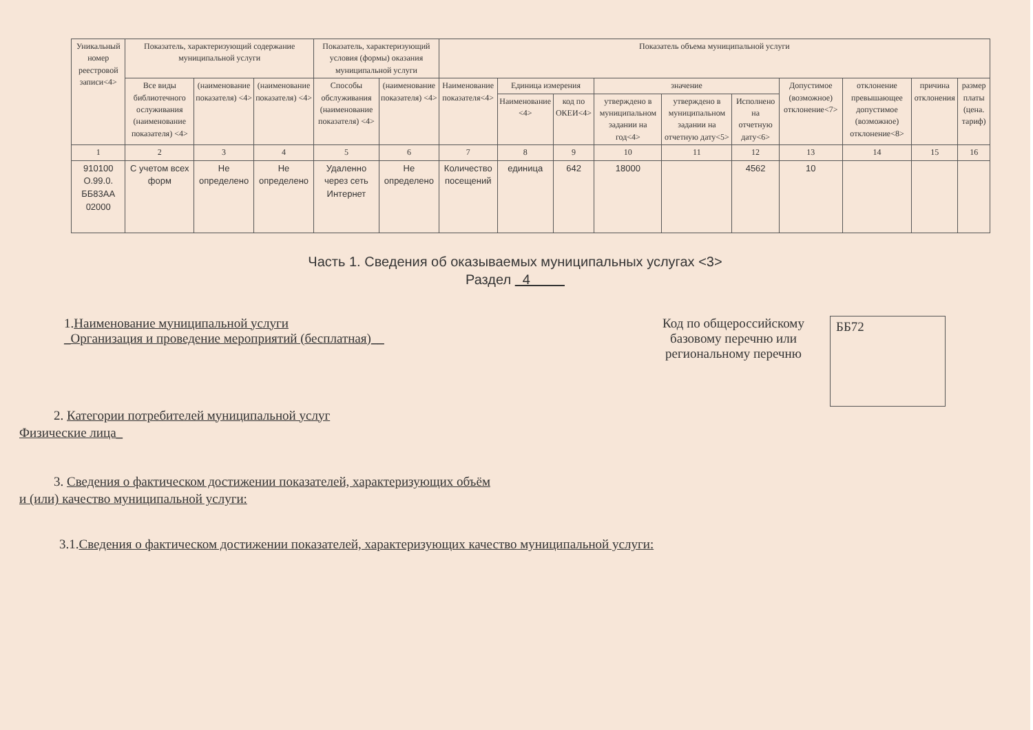| Уникальный номер реестровой записи<4> | Показатель, характеризующий содержание муниципальной услуги | | | Показатель, характеризующий условия (формы) оказания муниципальной услуги | | Показатель объема муниципальной услуги | | | | | | | | | |
| --- | --- | --- | --- | --- | --- | --- | --- | --- | --- | --- | --- | --- | --- | --- | --- |
| | Все виды библиотечного ослуживания (наименование показателя) <4> | (наименование показателя) <4> | (наименование показателя) <4> | Способы обслуживания (наименование показателя) <4> | (наименование показателя) <4> | Наименование показателя<4> | Единица измерения | | значение | | | Допустимое (возможное) отклонение<7> | отклонение превышающее допустимое (возможное) отклонение<8> | причина отклонения | размер платы (цена. тариф) |
| | | | | | | | Наименование <4> | код по ОКЕИ<4> | утверждено в муниципальном задании на год<4> | утверждено в муниципальном задании на отчетную дату<5> | Исполнено на отчетную дату<6> | | | | |
| 1 | 2 | 3 | 4 | 5 | 6 | 7 | 8 | 9 | 10 | 11 | 12 | 13 | 14 | 15 | 16 |
| 910100 О.99.0. ББ83АА 02000 | С учетом всех форм | Не определено | Не определено | Удаленно через сеть Интернет | Не определено | Количество посещений | единица | 642 | 18000 | | 4562 | 10 | | | |
Часть 1. Сведения об оказываемых муниципальных услугах <3>
Раздел 4
1.Наименование муниципальной услуги
_Организация и проведение мероприятий (бесплатная)__
Код по общероссийскому базовому перечню или региональному перечню
ББ72
2. Категории потребителей муниципальной услуг
Физические лица_
3. Сведения о фактическом достижении показателей, характеризующих объём
и (или) качество муниципальной услуги:
3.1.Сведения о фактическом достижении показателей, характеризующих качество муниципальной услуги: